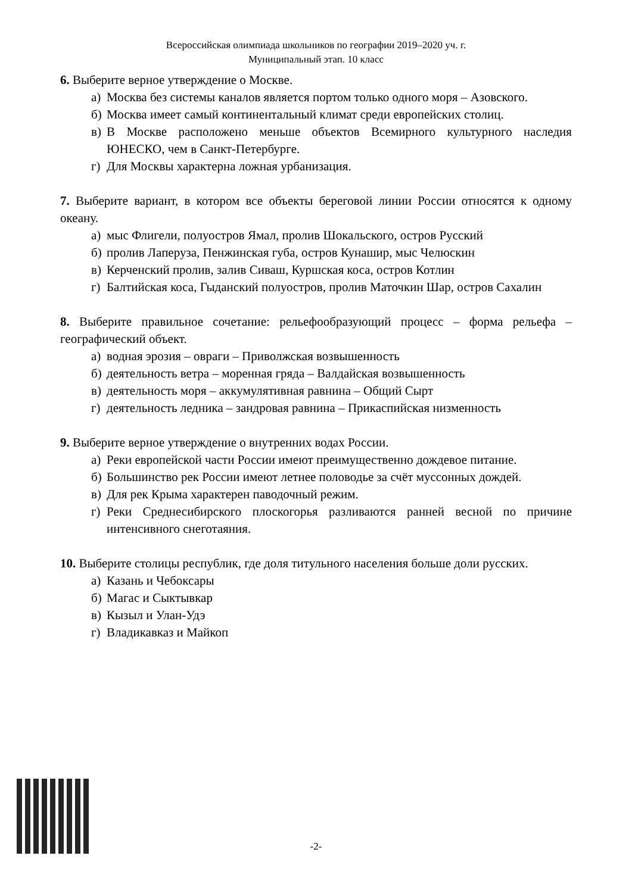Всероссийская олимпиада школьников по географии 2019–2020 уч. г.
Муниципальный этап. 10 класс
6. Выберите верное утверждение о Москве.
а) Москва без системы каналов является портом только одного моря – Азовского.
б) Москва имеет самый континентальный климат среди европейских столиц.
в) В Москве расположено меньше объектов Всемирного культурного наследия ЮНЕСКО, чем в Санкт-Петербурге.
г) Для Москвы характерна ложная урбанизация.
7. Выберите вариант, в котором все объекты береговой линии России относятся к одному океану.
а) мыс Флигели, полуостров Ямал, пролив Шокальского, остров Русский
б) пролив Лаперуза, Пенжинская губа, остров Кунашир, мыс Челюскин
в) Керченский пролив, залив Сиваш, Куршская коса, остров Котлин
г) Балтийская коса, Гыданский полуостров, пролив Маточкин Шар, остров Сахалин
8. Выберите правильное сочетание: рельефообразующий процесс – форма рельефа – географический объект.
а) водная эрозия – овраги – Приволжская возвышенность
б) деятельность ветра – моренная гряда – Валдайская возвышенность
в) деятельность моря – аккумулятивная равнина – Общий Сырт
г) деятельность ледника – зандровая равнина – Прикаспийская низменность
9. Выберите верное утверждение о внутренних водах России.
а) Реки европейской части России имеют преимущественно дождевое питание.
б) Большинство рек России имеют летнее половодье за счёт муссонных дождей.
в) Для рек Крыма характерен паводочный режим.
г) Реки Среднесибирского плоскогорья разливаются ранней весной по причине интенсивного снеготаяния.
10. Выберите столицы республик, где доля титульного населения больше доли русских.
а) Казань и Чебоксары
б) Магас и Сыктывкар
в) Кызыл и Улан-Удэ
г) Владикавказ и Майкоп
-2-